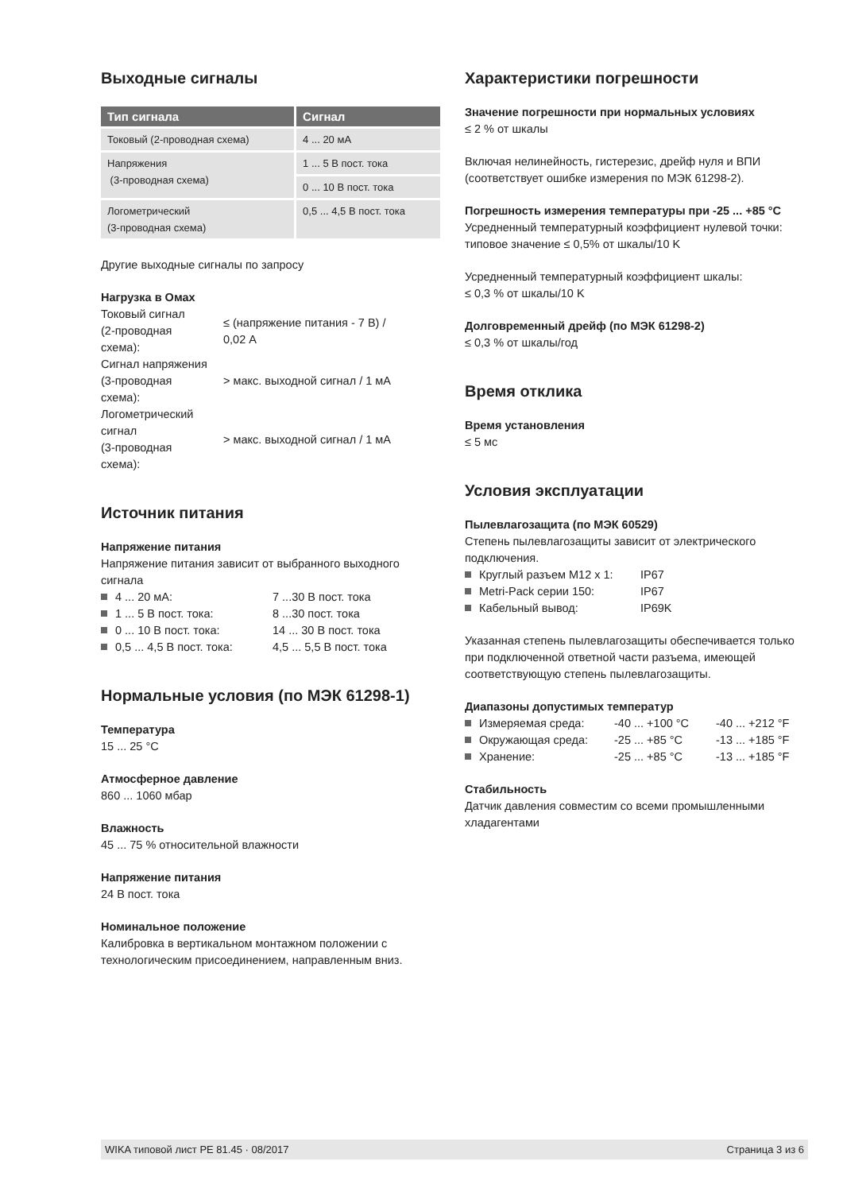Выходные сигналы
| Тип сигнала | Сигнал |
| --- | --- |
| Токовый (2-проводная схема) | 4 ... 20 мА |
| Напряжения (3-проводная схема) | 1 ... 5 В пост. тока |
| | 0 ... 10 В пост. тока |
| Логометрический (3-проводная схема) | 0,5 ... 4,5 В пост. тока |
Другие выходные сигналы по запросу
Нагрузка в Омах
| Токовый сигнал (2-проводная схема): | ≤ (напряжение питания - 7 В) / 0,02 A |
| Сигнал напряжения (3-проводная схема): | > макс. выходной сигнал / 1 мА |
| Логометрический сигнал (3-проводная схема): | > макс. выходной сигнал / 1 мА |
Источник питания
Напряжение питания
Напряжение питания зависит от выбранного выходного сигнала
4 ... 20 мА: 7 ...30 В пост. тока
1 ... 5 В пост. тока: 8 ...30 пост. тока
0 ... 10 В пост. тока: 14 ... 30 В пост. тока
0,5 ... 4,5 В пост. тока: 4,5 ... 5,5 В пост. тока
Нормальные условия (по МЭК 61298-1)
Температура
15 ... 25 °C
Атмосферное давление
860 ... 1060 мбар
Влажность
45 ... 75 % относительной влажности
Напряжение питания
24 В пост. тока
Номинальное положение
Калибровка в вертикальном монтажном положении с технологическим присоединением, направленным вниз.
Характеристики погрешности
Значение погрешности при нормальных условиях
≤ 2 % от шкалы
Включая нелинейность, гистерезис, дрейф нуля и ВПИ (соответствует ошибке измерения по МЭК 61298-2).
Погрешность измерения температуры при -25 ... +85 °C
Усредненный температурный коэффициент нулевой точки:
типовое значение ≤ 0,5% от шкалы/10 K
Усредненный температурный коэффициент шкалы:
≤ 0,3 % от шкалы/10 K
Долговременный дрейф (по МЭК 61298-2)
≤ 0,3 % от шкалы/год
Время отклика
Время установления
≤ 5 мс
Условия эксплуатации
Пылевлагозащита (по МЭК 60529)
Степень пылевлагозащиты зависит от электрического подключения.
Круглый разъем M12 x 1: IP67
Metri-Pack серии 150: IP67
Кабельный вывод: IP69K
Указанная степень пылевлагозащиты обеспечивается только при подключенной ответной части разъема, имеющей соответствующую степень пылевлагозащиты.
Диапазоны допустимых температур
Измеряемая среда: -40 ... +100 °C -40 ... +212 °F
Окружающая среда: -25 ... +85 °C -13 ... +185 °F
Хранение: -25 ... +85 °C -13 ... +185 °F
Стабильность
Датчик давления совместим со всеми промышленными хладагентами
WIKA типовой лист PE 81.45 · 08/2017 Страница 3 из 6